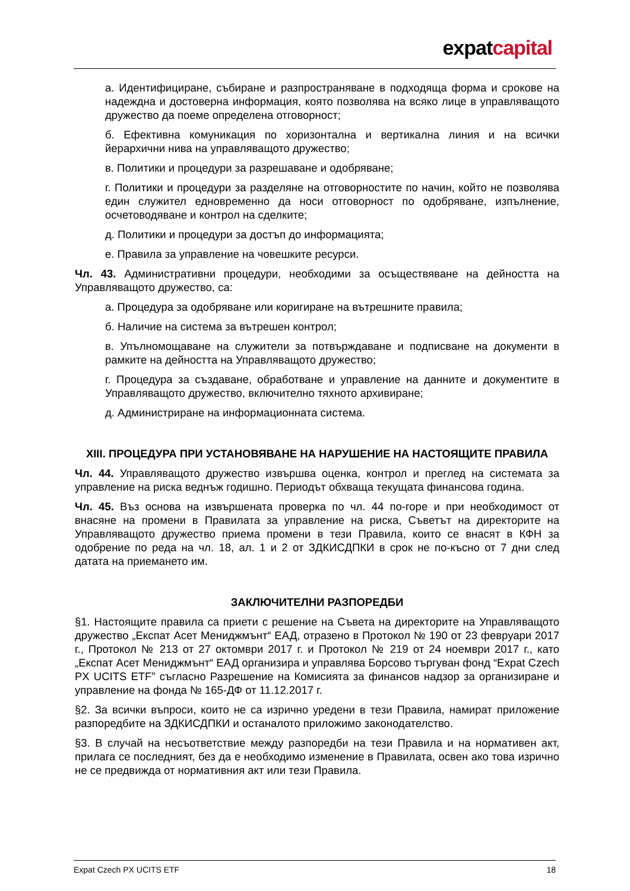expatcapital
а. Идентифициране, събиране и разпространяване в подходяща форма и срокове на надеждна и достоверна информация, която позволява на всяко лице в управляващото дружество да поеме определена отговорност;
б. Ефективна комуникация по хоризонтална и вертикална линия и на всички йерархични нива на управляващото дружество;
в. Политики и процедури за разрешаване и одобряване;
г. Политики и процедури за разделяне на отговорностите по начин, който не позволява един служител едновременно да носи отговорност по одобряване, изпълнение, осчетоводяване и контрол на сделките;
д. Политики и процедури за достъп до информацията;
е. Правила за управление на човешките ресурси.
Чл. 43. Административни процедури, необходими за осъществяване на дейността на Управляващото дружество, са:
а. Процедура за одобряване или коригиране на вътрешните правила;
б. Наличие на система за вътрешен контрол;
в. Упълномощаване на служители за потвърждаване и подписване на документи в рамките на дейността на Управляващото дружество;
г. Процедура за създаване, обработване и управление на данните и документите в Управляващото дружество, включително тяхното архивиране;
д. Администриране на информационната система.
XIII. ПРОЦЕДУРА ПРИ УСТАНОВЯВАНЕ НА НАРУШЕНИЕ НА НАСТОЯЩИТЕ ПРАВИЛА
Чл. 44. Управляващото дружество извършва оценка, контрол и преглед на системата за управление на риска веднъж годишно. Периодът обхваща текущата финансова година.
Чл. 45. Въз основа на извършената проверка по чл. 44 по-горе и при необходимост от внасяне на промени в Правилата за управление на риска, Съветът на директорите на Управляващото дружество приема промени в тези Правила, които се внасят в КФН за одобрение по реда на чл. 18, ал. 1 и 2 от ЗДКИСДПКИ в срок не по-късно от 7 дни след датата на приемането им.
ЗАКЛЮЧИТЕЛНИ РАЗПОРЕДБИ
§1. Настоящите правила са приети с решение на Съвета на директорите на Управляващото дружество „Експат Асет Мениджмънт“ ЕАД, отразено в Протокол № 190 от 23 февруари 2017 г., Протокол № 213 от 27 октомври 2017 г. и Протокол № 219 от 24 ноември 2017 г., като „Експат Асет Мениджмънт“ ЕАД организира и управлява Борсово търгуван фонд “Expat Czech PX UCITS ETF” съгласно Разрешение на Комисията за финансов надзор за организиране и управление на фонда № 165-ДФ от 11.12.2017 г.
§2. За всички въпроси, които не са изрично уредени в тези Правила, намират приложение разпоредбите на ЗДКИСДПКИ и останалото приложимо законодателство.
§3. В случай на несъответствие между разпоредби на тези Правила и на нормативен акт, прилага се последният, без да е необходимо изменение в Правилата, освен ако това изрично не се предвижда от нормативния акт или тези Правила.
Expat Czech PX UCITS ETF 18